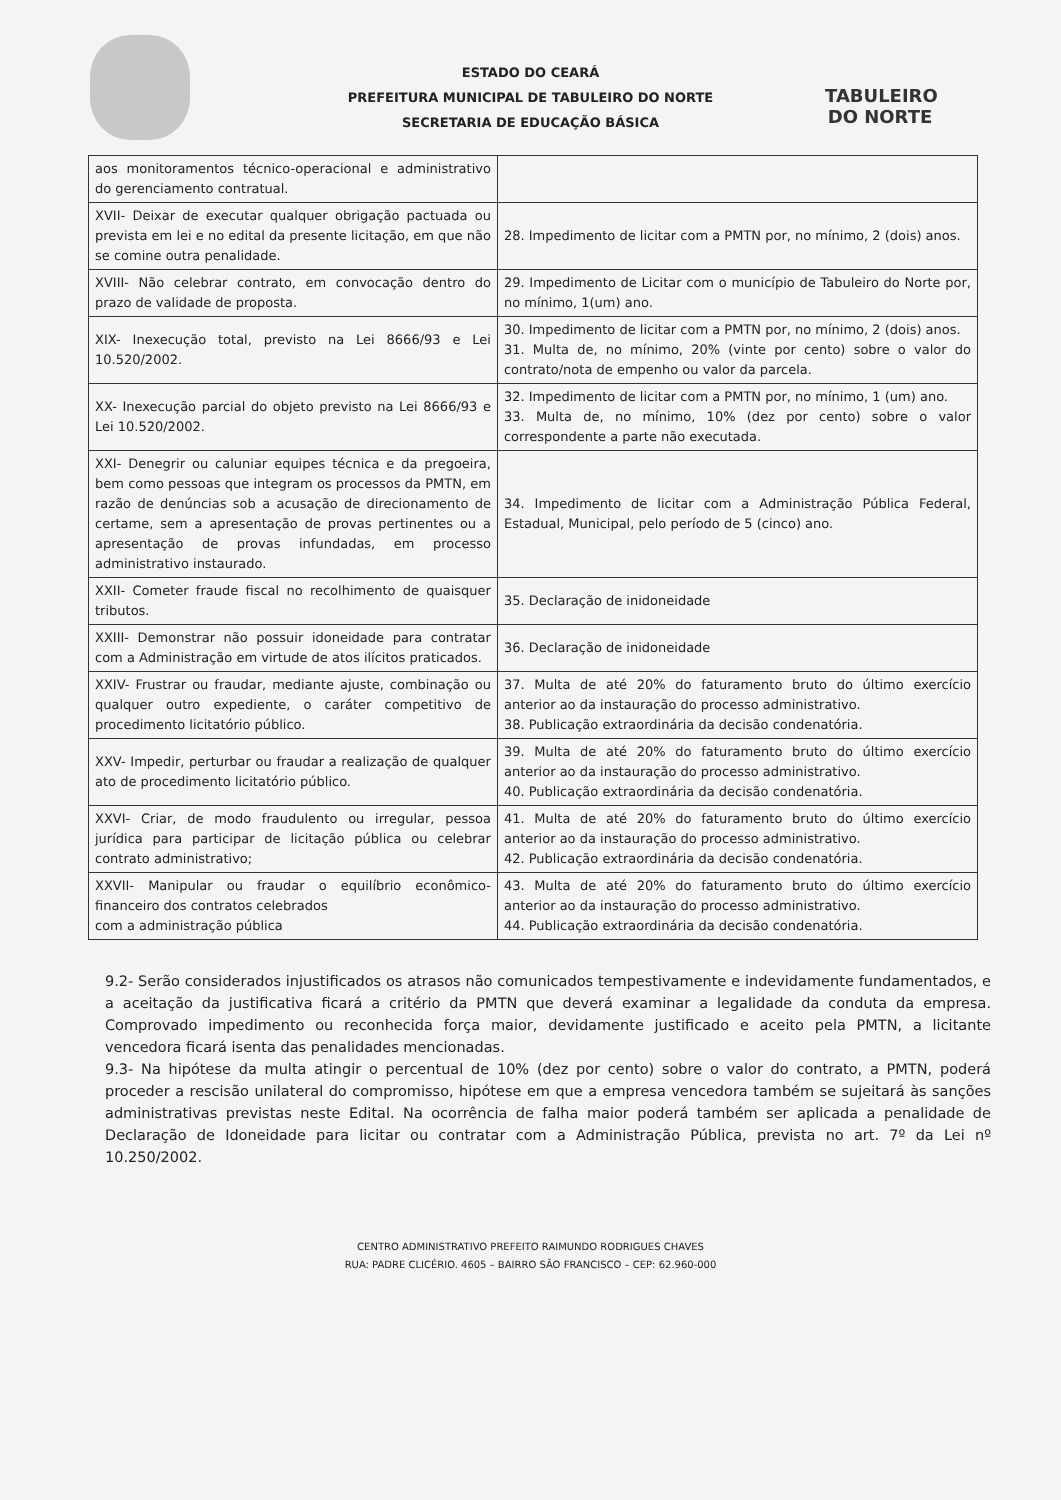TABULEIRO
DO NORTE
ESTADO DO CEARÁ
PREFEITURA MUNICIPAL DE TABULEIRO DO NORTE
SECRETARIA DE EDUCAÇÃO BÁSICA
| aos monitoramentos técnico-operacional e administrativo do gerenciamento contratual. | |
| XVII- Deixar de executar qualquer obrigação pactuada ou prevista em lei e no edital da presente licitação, em que não se comine outra penalidade. | 28. Impedimento de licitar com a PMTN por, no mínimo, 2 (dois) anos. |
| XVIII- Não celebrar contrato, em convocação dentro do prazo de validade de proposta. | 29. Impedimento de Licitar com o município de Tabuleiro do Norte por, no mínimo, 1(um) ano. |
| XIX- Inexecução total, previsto na Lei 8666/93 e Lei 10.520/2002. | 30. Impedimento de licitar com a PMTN por, no mínimo, 2 (dois) anos. 31. Multa de, no mínimo, 20% (vinte por cento) sobre o valor do contrato/nota de empenho ou valor da parcela. |
| XX- Inexecução parcial do objeto previsto na Lei 8666/93 e Lei 10.520/2002. | 32. Impedimento de licitar com a PMTN por, no mínimo, 1 (um) ano. 33. Multa de, no mínimo, 10% (dez por cento) sobre o valor correspondente a parte não executada. |
| XXI- Denegrir ou caluniar equipes técnica e da pregoeira, bem como pessoas que integram os processos da PMTN, em razão de denúncias sob a acusação de direcionamento de certame, sem a apresentação de provas pertinentes ou a apresentação de provas infundadas, em processo administrativo instaurado. | 34. Impedimento de licitar com a Administração Pública Federal, Estadual, Municipal, pelo período de 5 (cinco) ano. |
| XXII- Cometer fraude fiscal no recolhimento de quaisquer tributos. | 35. Declaração de inidoneidade |
| XXIII- Demonstrar não possuir idoneidade para contratar com a Administração em virtude de atos ilícitos praticados. | 36. Declaração de inidoneidade |
| XXIV- Frustrar ou fraudar, mediante ajuste, combinação ou qualquer outro expediente, o caráter competitivo de procedimento licitatório público. | 37. Multa de até 20% do faturamento bruto do último exercício anterior ao da instauração do processo administrativo. 38. Publicação extraordinária da decisão condenatória. |
| XXV- Impedir, perturbar ou fraudar a realização de qualquer ato de procedimento licitatório público. | 39. Multa de até 20% do faturamento bruto do último exercício anterior ao da instauração do processo administrativo. 40. Publicação extraordinária da decisão condenatória. |
| XXVI- Criar, de modo fraudulento ou irregular, pessoa jurídica para participar de licitação pública ou celebrar contrato administrativo; | 41. Multa de até 20% do faturamento bruto do último exercício anterior ao da instauração do processo administrativo. 42. Publicação extraordinária da decisão condenatória. |
| XXVII- Manipular ou fraudar o equilíbrio econômico-financeiro dos contratos celebrados com a administração pública | 43. Multa de até 20% do faturamento bruto do último exercício anterior ao da instauração do processo administrativo. 44. Publicação extraordinária da decisão condenatória. |
9.2- Serão considerados injustificados os atrasos não comunicados tempestivamente e indevidamente fundamentados, e a aceitação da justificativa ficará a critério da PMTN que deverá examinar a legalidade da conduta da empresa. Comprovado impedimento ou reconhecida força maior, devidamente justificado e aceito pela PMTN, a licitante vencedora ficará isenta das penalidades mencionadas.
9.3- Na hipótese da multa atingir o percentual de 10% (dez por cento) sobre o valor do contrato, a PMTN, poderá proceder a rescisão unilateral do compromisso, hipótese em que a empresa vencedora também se sujeitará às sanções administrativas previstas neste Edital. Na ocorrência de falha maior poderá também ser aplicada a penalidade de Declaração de Idoneidade para licitar ou contratar com a Administração Pública, prevista no art. 7º da Lei nº 10.250/2002.
CENTRO ADMINISTRATIVO PREFEITO RAIMUNDO RODRIGUES CHAVES
RUA: PADRE CLICÉRIO. 4605 – BAIRRO SÃO FRANCISCO – CEP: 62.960-000